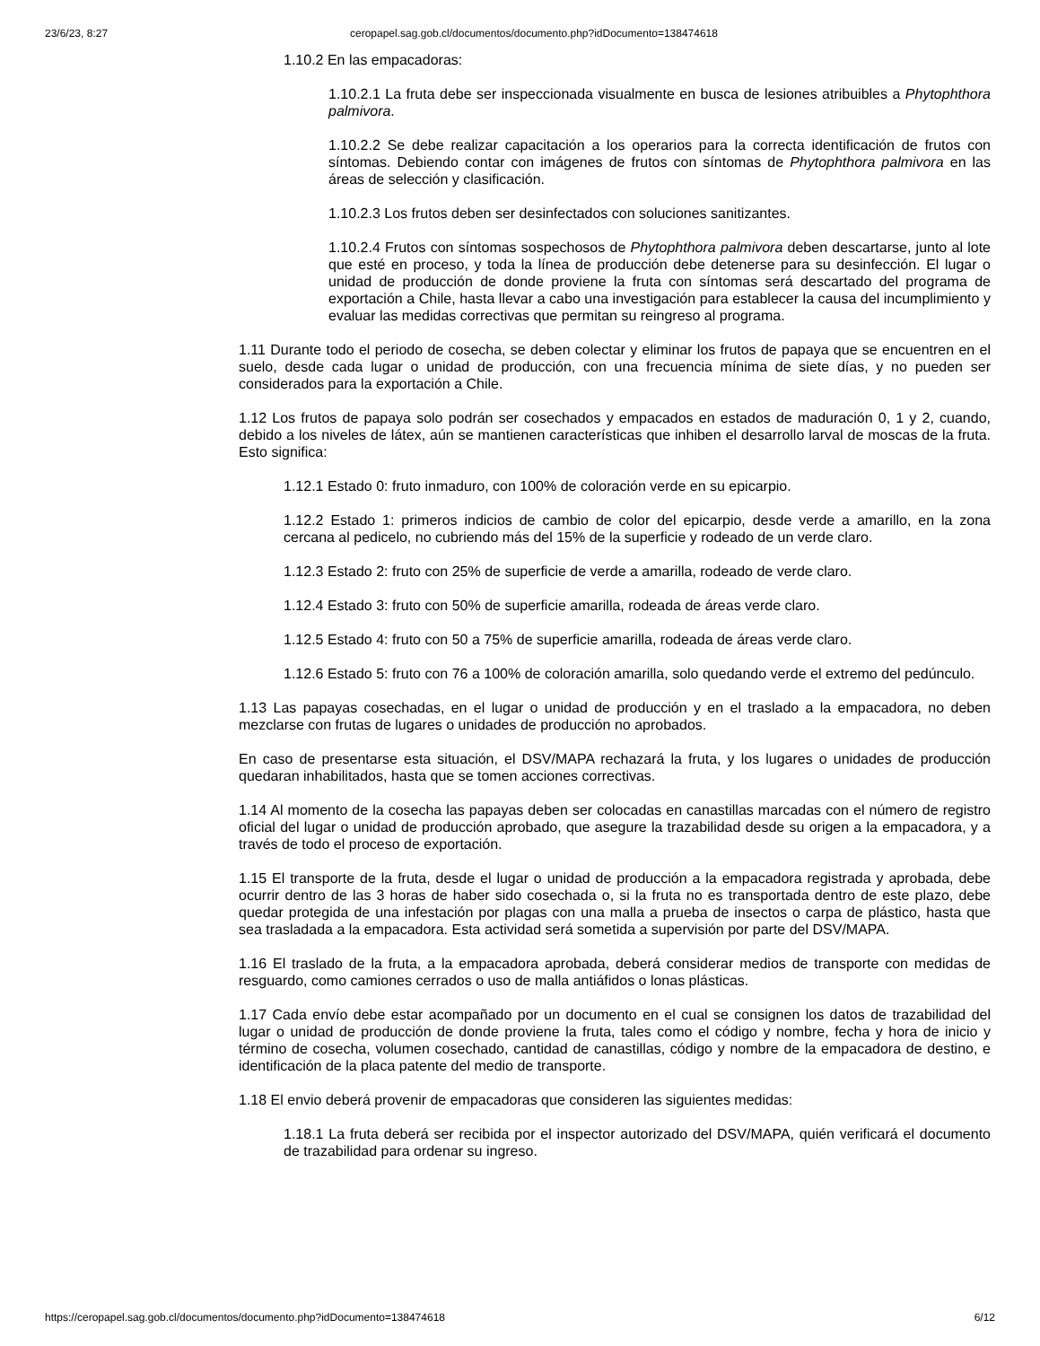23/6/23, 8:27 ceropapel.sag.gob.cl/documentos/documento.php?idDocumento=138474618
1.10.2 En las empacadoras:
1.10.2.1 La fruta debe ser inspeccionada visualmente en busca de lesiones atribuibles a Phytophthora palmivora.
1.10.2.2 Se debe realizar capacitación a los operarios para la correcta identificación de frutos con síntomas. Debiendo contar con imágenes de frutos con síntomas de Phytophthora palmivora en las áreas de selección y clasificación.
1.10.2.3 Los frutos deben ser desinfectados con soluciones sanitizantes.
1.10.2.4 Frutos con síntomas sospechosos de Phytophthora palmivora deben descartarse, junto al lote que esté en proceso, y toda la línea de producción debe detenerse para su desinfección. El lugar o unidad de producción de donde proviene la fruta con síntomas será descartado del programa de exportación a Chile, hasta llevar a cabo una investigación para establecer la causa del incumplimiento y evaluar las medidas correctivas que permitan su reingreso al programa.
1.11 Durante todo el periodo de cosecha, se deben colectar y eliminar los frutos de papaya que se encuentren en el suelo, desde cada lugar o unidad de producción, con una frecuencia mínima de siete días, y no pueden ser considerados para la exportación a Chile.
1.12 Los frutos de papaya solo podrán ser cosechados y empacados en estados de maduración 0, 1 y 2, cuando, debido a los niveles de látex, aún se mantienen características que inhiben el desarrollo larval de moscas de la fruta. Esto significa:
1.12.1 Estado 0: fruto inmaduro, con 100% de coloración verde en su epicarpio.
1.12.2 Estado 1: primeros indicios de cambio de color del epicarpio, desde verde a amarillo, en la zona cercana al pedicelo, no cubriendo más del 15% de la superficie y rodeado de un verde claro.
1.12.3 Estado 2: fruto con 25% de superficie de verde a amarilla, rodeado de verde claro.
1.12.4 Estado 3: fruto con 50% de superficie amarilla, rodeada de áreas verde claro.
1.12.5 Estado 4: fruto con 50 a 75% de superficie amarilla, rodeada de áreas verde claro.
1.12.6 Estado 5: fruto con 76 a 100% de coloración amarilla, solo quedando verde el extremo del pedúnculo.
1.13 Las papayas cosechadas, en el lugar o unidad de producción y en el traslado a la empacadora, no deben mezclarse con frutas de lugares o unidades de producción no aprobados.
En caso de presentarse esta situación, el DSV/MAPA rechazará la fruta, y los lugares o unidades de producción quedaran inhabilitados, hasta que se tomen acciones correctivas.
1.14 Al momento de la cosecha las papayas deben ser colocadas en canastillas marcadas con el número de registro oficial del lugar o unidad de producción aprobado, que asegure la trazabilidad desde su origen a la empacadora, y a través de todo el proceso de exportación.
1.15 El transporte de la fruta, desde el lugar o unidad de producción a la empacadora registrada y aprobada, debe ocurrir dentro de las 3 horas de haber sido cosechada o, si la fruta no es transportada dentro de este plazo, debe quedar protegida de una infestación por plagas con una malla a prueba de insectos o carpa de plástico, hasta que sea trasladada a la empacadora. Esta actividad será sometida a supervisión por parte del DSV/MAPA.
1.16 El traslado de la fruta, a la empacadora aprobada, deberá considerar medios de transporte con medidas de resguardo, como camiones cerrados o uso de malla antiáfidos o lonas plásticas.
1.17 Cada envío debe estar acompañado por un documento en el cual se consignen los datos de trazabilidad del lugar o unidad de producción de donde proviene la fruta, tales como el código y nombre, fecha y hora de inicio y término de cosecha, volumen cosechado, cantidad de canastillas, código y nombre de la empacadora de destino, e identificación de la placa patente del medio de transporte.
1.18 El envio deberá provenir de empacadoras que consideren las siguientes medidas:
1.18.1 La fruta deberá ser recibida por el inspector autorizado del DSV/MAPA, quién verificará el documento de trazabilidad para ordenar su ingreso.
https://ceropapel.sag.gob.cl/documentos/documento.php?idDocumento=138474618 6/12